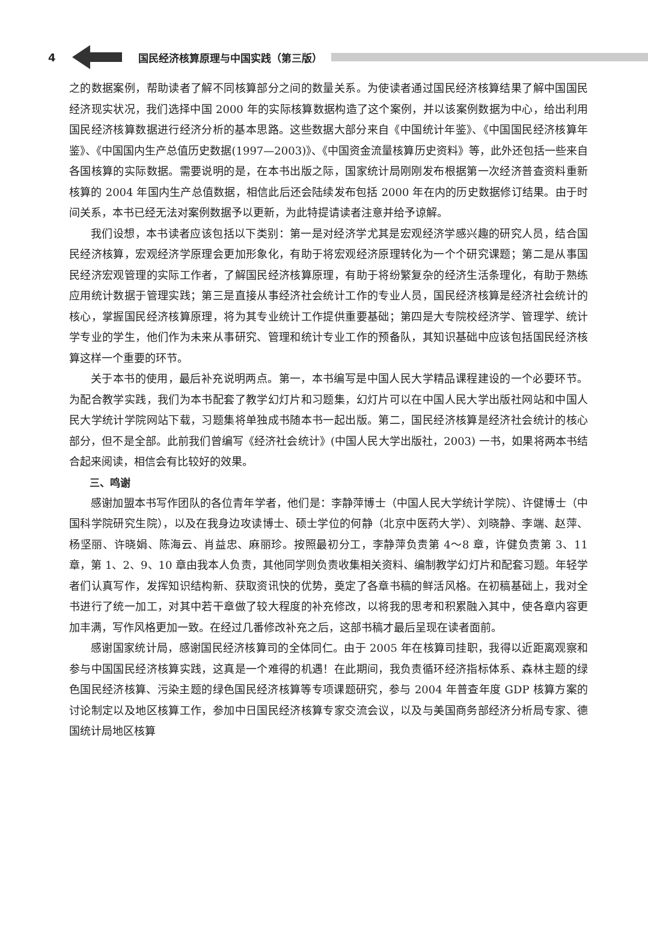4 国民经济核算原理与中国实践（第三版）
之的数据案例，帮助读者了解不同核算部分之间的数量关系。为使读者通过国民经济核算结果了解中国国民经济现实状况，我们选择中国 2000 年的实际核算数据构造了这个案例，并以该案例数据为中心，给出利用国民经济核算数据进行经济分析的基本思路。这些数据大部分来自《中国统计年鉴》、《中国国民经济核算年鉴》、《中国国内生产总值历史数据(1997—2003)》、《中国资金流量核算历史资料》等，此外还包括一些来自各国核算的实际数据。需要说明的是，在本书出版之际，国家统计局刚刚发布根据第一次经济普查资料重新核算的 2004 年国内生产总值数据，相信此后还会陆续发布包括 2000 年在内的历史数据修订结果。由于时间关系，本书已经无法对案例数据予以更新，为此特提请读者注意并给予谅解。
我们设想，本书读者应该包括以下类别：第一是对经济学尤其是宏观经济学感兴趣的研究人员，结合国民经济核算，宏观经济学原理会更加形象化，有助于将宏观经济原理转化为一个个研究课题；第二是从事国民经济宏观管理的实际工作者，了解国民经济核算原理，有助于将纷繁复杂的经济生活条理化，有助于熟练应用统计数据于管理实践；第三是直接从事经济社会统计工作的专业人员，国民经济核算是经济社会统计的核心，掌握国民经济核算原理，将为其专业统计工作提供重要基础；第四是大专院校经济学、管理学、统计学专业的学生，他们作为未来从事研究、管理和统计专业工作的预备队，其知识基础中应该包括国民经济核算这样一个重要的环节。
关于本书的使用，最后补充说明两点。第一，本书编写是中国人民大学精品课程建设的一个必要环节。为配合教学实践，我们为本书配套了教学幻灯片和习题集，幻灯片可以在中国人民大学出版社网站和中国人民大学统计学院网站下载，习题集将单独成书随本书一起出版。第二，国民经济核算是经济社会统计的核心部分，但不是全部。此前我们曾编写《经济社会统计》(中国人民大学出版社，2003) 一书，如果将两本书结合起来阅读，相信会有比较好的效果。
三、鸣谢
感谢加盟本书写作团队的各位青年学者，他们是：李静萍博士（中国人民大学统计学院）、许健博士（中国科学院研究生院），以及在我身边攻读博士、硕士学位的何静（北京中医药大学）、刘晓静、李端、赵萍、杨坚丽、许晓娟、陈海云、肖益忠、麻丽珍。按照最初分工，李静萍负责第 4～8 章，许健负责第 3、11 章，第 1、2、9、10 章由我本人负责，其他同学则负责收集相关资料、编制教学幻灯片和配套习题。年轻学者们认真写作，发挥知识结构新、获取资讯快的优势，奠定了各章书稿的鲜活风格。在初稿基础上，我对全书进行了统一加工，对其中若干章做了较大程度的补充修改，以将我的思考和积累融入其中，使各章内容更加丰满，写作风格更加一致。在经过几番修改补充之后，这部书稿才最后呈现在读者面前。
感谢国家统计局，感谢国民经济核算司的全体同仁。由于 2005 年在核算司挂职，我得以近距离观察和参与中国国民经济核算实践，这真是一个难得的机遇！在此期间，我负责循环经济指标体系、森林主题的绿色国民经济核算、污染主题的绿色国民经济核算等专项课题研究，参与 2004 年普查年度 GDP 核算方案的讨论制定以及地区核算工作，参加中日国民经济核算专家交流会议，以及与美国商务部经济分析局专家、德国统计局地区核算